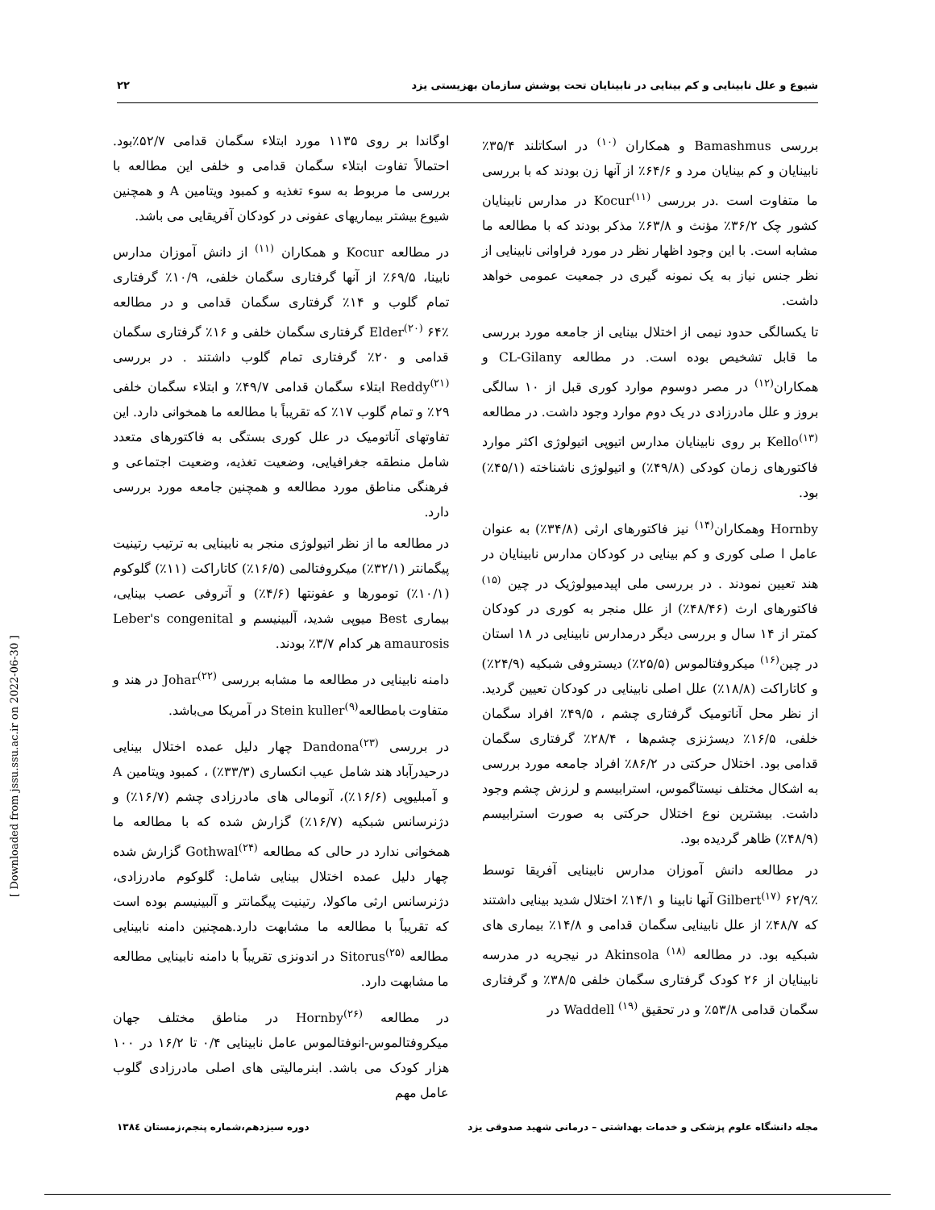شیوع و علل نابینایی و کم بینایی در نابینایان تحت پوشش سازمان بهزیستی یزد ۲۲
بررسی Bamashmus و همکاران <sup>(۱۰)</sup> در اسکاتلند ۳۵/۴٪ نابینایان و کم بینایان مرد و ۶۴/۶٪ از آنها زن بودند که با بررسی ما متفاوت است .در بررسی Kocur<sup>(۱۱)</sup> در مدارس نابینایان کشور چک ۳۶/۲٪ مؤنث و ۶۳/۸٪ مذکر بودند که با مطالعه ما مشابه است. با این وجود اظهار نظر در مورد فراوانی نابینایی از نظر جنس نیاز به یک نمونه گیری در جمعیت عمومی خواهد داشت.
تا یکسالگی حدود نیمی از اختلال بینایی از جامعه مورد بررسی ما قابل تشخیص بوده است. در مطالعه CL-Gilany و همکاران<sup>(۱۲)</sup> در مصر دوسوم موارد کوری قبل از ۱۰ سالگی بروز و علل مادرزادی در یک دوم موارد وجود داشت. در مطالعه Kello<sup>(۱۳)</sup> بر روی نابینایان مدارس اتیوپی اتیولوژی اکثر موارد فاکتورهای زمان کودکی (۴۹/۸٪) و اتیولوژی ناشناخته (۴۵/۱٪) بود.
Hornby وهمکاران<sup>(۱۴)</sup> نیز فاکتورهای ارثی (۳۴/۸٪) به عنوان عامل ا صلی کوری و کم بینایی در کودکان مدارس نابینایان در هند تعیین نمودند . در بررسی ملی اپیدمیولوژیک در چین <sup>(۱۵)</sup> فاکتورهای ارث (۴۸/۴۶٪) از علل منجر به کوری در کودکان کمتر از ۱۴ سال و بررسی دیگر درمدارس نابینایی در ۱۸ استان در چین<sup>(۱۶)</sup> میکروفتالموس (۲۵/۵٪) دیستروفی شبکیه (۲۴/۹٪) و کاتاراکت (۱۸/۸٪) علل اصلی نابینایی در کودکان تعیین گردید. از نظر محل آناتومیک گرفتاری چشم ، ۴۹/۵٪ افراد سگمان خلفی، ۱۶/۵٪ دیسژنزی چشم‌ها ، ۲۸/۴٪ گرفتاری سگمان قدامی بود. اختلال حرکتی در ۸۶/۲٪ افراد جامعه مورد بررسی به اشکال مختلف نیستاگموس، استرابیسم و لرزش چشم وجود داشت. بیشترین نوع اختلال حرکتی به صورت استرابیسم (۴۸/۹٪) ظاهر گردیده بود.
در مطالعه دانش آموزان مدارس نابینایی آفریقا توسط Gilbert<sup>(۱۷)</sup> ۶۲/۹٪ آنها نابینا و ۱۴/۱٪ اختلال شدید بینایی داشتند که ۴۸/۷٪ از علل نابینایی سگمان قدامی و ۱۴/۸٪ بیماری های شبکیه بود. در مطالعه Akinsola <sup>(۱۸)</sup> در نیجریه در مدرسه نابینایان از ۲۶ کودک گرفتاری سگمان خلفی ۳۸/۵٪ و گرفتاری سگمان قدامی ۵۳/۸٪ و در تحقیق Waddell <sup>(۱۹)</sup> در
اوگاندا بر روی ۱۱۳۵ مورد ابتلاء سگمان قدامی ۵۲/۷٪بود. احتمالاً تفاوت ابتلاء سگمان قدامی و خلفی این مطالعه با بررسی ما مربوط به سوء تغذیه و کمبود ویتامین A و همچنین شیوع بیشتر بیماریهای عفونی در کودکان آفریقایی می باشد.
در مطالعه Kocur و همکاران <sup>(۱۱)</sup> از دانش آموزان مدارس نابینا، ۶۹/۵٪ از آنها گرفتاری سگمان خلفی، ۱۰/۹٪ گرفتاری تمام گلوب و ۱۴٪ گرفتاری سگمان قدامی و در مطالعه Elder<sup>(۲۰)</sup> ۶۴٪ گرفتاری سگمان خلفی و ۱۶٪ گرفتاری سگمان قدامی و ۲۰٪ گرفتاری تمام گلوب داشتند . در بررسی Reddy<sup>(۲۱)</sup> ابتلاء سگمان قدامی ۴۹/۷٪ و ابتلاء سگمان خلفی ۲۹٪ و تمام گلوب ۱۷٪ که تقریباً با مطالعه ما همخوانی دارد. این تفاوتهای آناتومیک در علل کوری بستگی به فاکتورهای متعدد شامل منطقه جغرافیایی، وضعیت تغذیه، وضعیت اجتماعی و فرهنگی مناطق مورد مطالعه و همچنین جامعه مورد بررسی دارد.
در مطالعه ما از نظر اتیولوژی منجر به نابینایی به ترتیب رتینیت پیگمانتر (۳۲/۱٪) میکروفتالمی (۱۶/۵٪) کاتاراکت (۱۱٪) گلوکوم (۱۰/۱٪) تومورها و عفونتها (۴/۶٪) و آتروفی عصب بینایی، بیماری Best میوپی شدید، آلبینیسم و Leber's congenital amaurosis هر کدام ۳/۷٪ بودند.
دامنه نابینایی در مطالعه ما مشابه بررسی Johar<sup>(۲۲)</sup> در هند و متفاوت بامطالعهStein kuller<sup>(۹)</sup> در آمریکا می‌باشد.
در بررسی Dandona<sup>(۲۳)</sup> چهار دلیل عمده اختلال بینایی درحیدرآباد هند شامل عیب انکساری (۳۳/۳٪) ، کمبود ویتامین A و آمبلیوپی (۱۶/۶٪)، آنومالی های مادرزادی چشم (۱۶/۷٪) و دژنرسانس شبکیه (۱۶/۷٪) گزارش شده که با مطالعه ما همخوانی ندارد در حالی که مطالعه Gothwal<sup>(۲۴)</sup> گزارش شده چهار دلیل عمده اختلال بینایی شامل: گلوکوم مادرزادی، دژنرسانس ارثی ماکولا، رتینیت پیگمانتر و آلبینیسم بوده است که تقریباً با مطالعه ما مشابهت دارد.همچنین دامنه نابینایی مطالعه Sitorus<sup>(۲۵)</sup> در اندونزی تقریباً با دامنه نابینایی مطالعه ما مشابهت دارد.
در مطالعه Hornby<sup>(۲۶)</sup> در مناطق مختلف جهان میکروفتالموس-انوفتالموس عامل نابینایی ۰/۴ تا ۱۶/۲ در ۱۰۰ هزار کودک می باشد. ابنرمالیتی های اصلی مادرزادی گلوب عامل مهم
مجله دانشگاه علوم پزشکی و خدمات بهداشتی – درمانی شهید صدوقی یزد دوره سیزدهم،شماره پنجم،زمستان ۱۳۸٤
[ Downloaded from jssu.ssu.ac.ir on 2022-06-30 ]